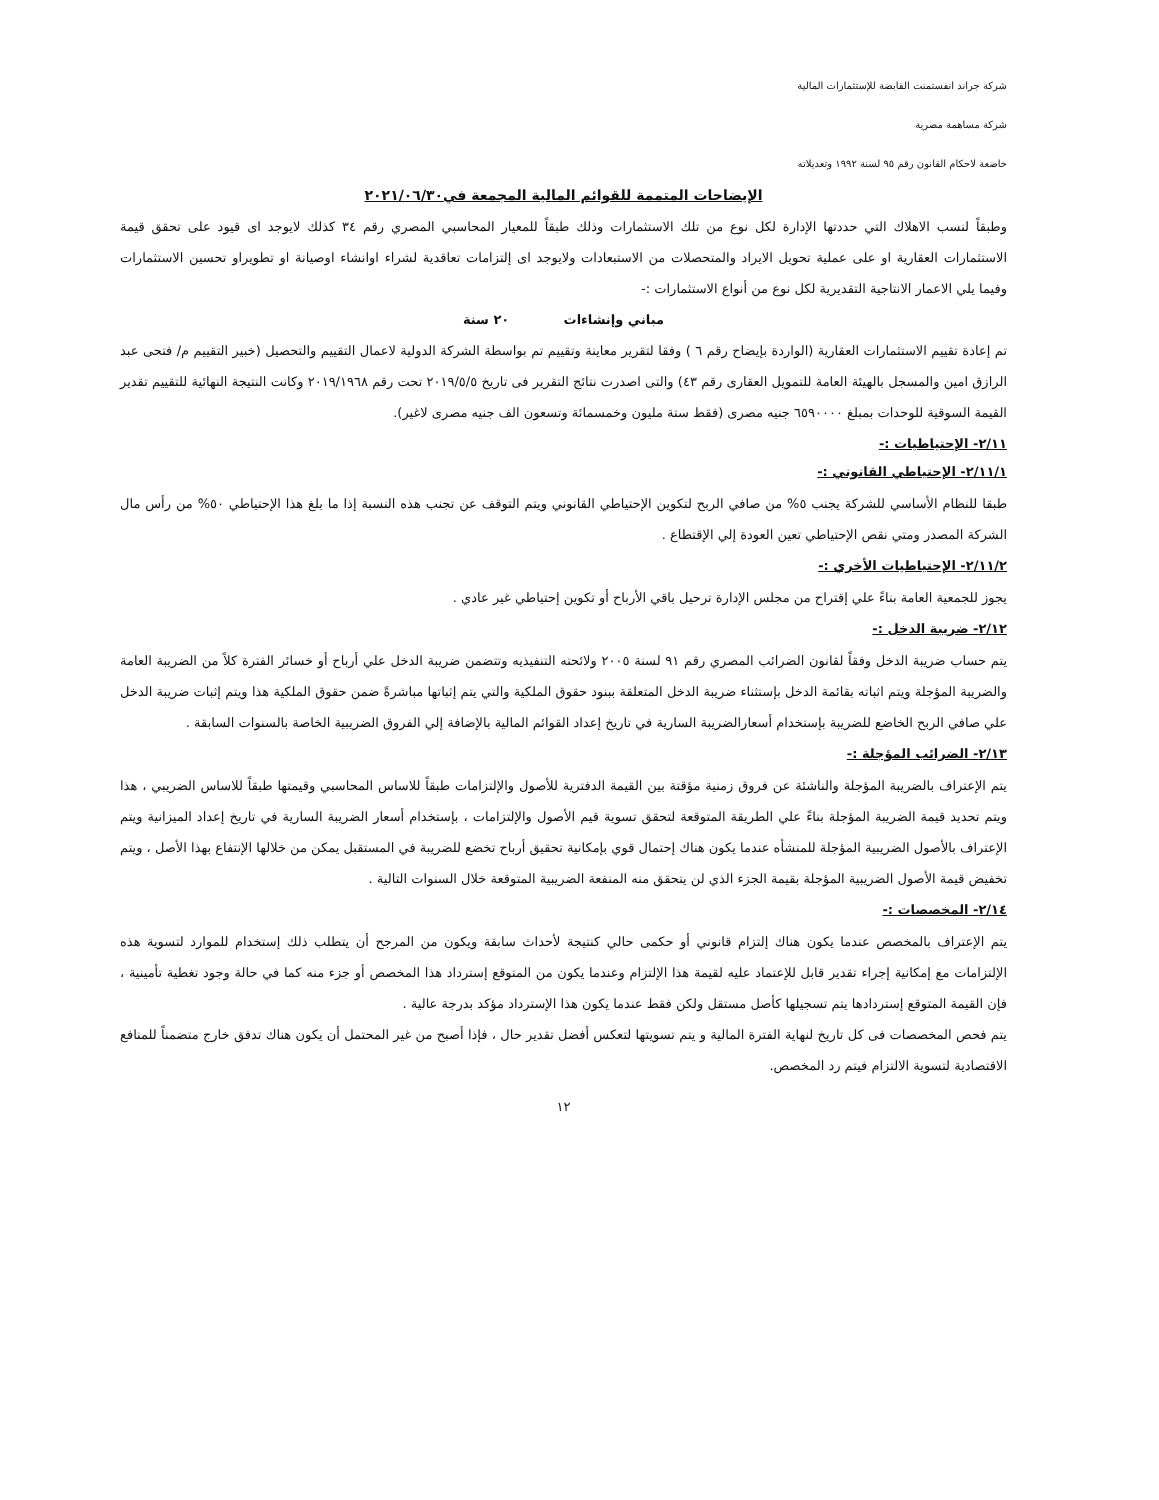شركة جراند انفستمنت القابضة للإستثمارات المالية
شركة مساهمة مصرية
خاضعة لاحكام القانون رقم ٩٥ لسنة ١٩٩٢ وتعديلاته
الإيضاحات المتممة للقوائم المالية المجمعة في٢٠٢١/٠٦/٣٠
وطبقاً لنسب الاهلاك التي حددتها الإدارة لكل نوع من تلك الاستثمارات وذلك طبقاً للمعيار المحاسبي المصري رقم ٣٤ كذلك لايوجد اى قيود على تحقق قيمة الاستثمارات العقارية او على عملية تحويل الايراد والمتحصلات من الاستبعادات ولايوجد اى إلتزامات تعاقدية لشراء اوانشاء اوصيانة او تطويراو تحسين الاستثمارات وفيما يلي الاعمار الانتاجية التقديرية لكل نوع من أنواع الاستثمارات :-
مباني وإنشاءات ٢٠ سنة
تم إعادة تقييم الاستثمارات العقارية (الواردة بإيضاح رقم ٦ ) وفقا لتقرير معاينة وتقييم تم بواسطة الشركة الدولية لاعمال التقييم والتحصيل (خبير التقييم م/ فتحى عبد الرازق امين والمسجل بالهيئة العامة للتمويل العقارى رقم ٤٣) والتى اصدرت نتائج التقرير فى تاريخ ٢٠١٩/٥/٥ تحت رقم ٢٠١٩/١٩٦٨ وكانت النتيجة النهائية للتقييم تقدير القيمة السوقية للوحدات بمبلغ ٦٥٩٠٠٠٠ جنيه مصرى (فقط ستة مليون وخمسمائة وتسعون الف جنيه مصرى لاغير).
٢/١١- الإحتياطيات :-
٢/١١/١- الإحتياطي القانوني :-
طبقا للنظام الأساسي للشركة يجنب ٥% من صافي الربح لتكوين الإحتياطي القانوني ويتم التوقف عن تجنب هذه النسبة إذا ما بلغ هذا الإحتياطي ٥٠% من رأس مال الشركة المصدر ومتي نقص الإحتياطي تعين العودة إلي الإقتطاع .
٢/١١/٢- الإحتياطيات الأخري :-
يجوز للجمعية العامة بناءً علي إقتراح من مجلس الإدارة ترحيل باقي الأرباح أو تكوين إحتياطي غير عادي .
٢/١٢- ضريبة الدخل :-
يتم حساب ضريبة الدخل وفقاً لقانون الضرائب المصري رقم ٩١ لسنة ٢٠٠٥ ولائحته التنفيذيه وتتضمن ضريبة الدخل علي أرباح أو خسائر الفترة كلاً من الضريبة العامة والضريبة المؤجلة ويتم اثباته بقائمة الدخل بإستثناء ضريبة الدخل المتعلقة ببنود حقوق الملكية والتي يتم إثباتها مباشرةً ضمن حقوق الملكية هذا ويتم إثبات ضريبة الدخل علي صافي الربح الخاضع للضريبة بإستخدام أسعارالضريبة السارية في تاريخ إعداد القوائم المالية بالإضافة إلي الفروق الضريبية الخاصة بالسنوات السابقة .
٢/١٣- الضرائب المؤجلة :-
يتم الإعتراف بالضريبة المؤجلة والناشئة عن فروق زمنية مؤقتة بين القيمة الدفترية للأصول والإلتزامات طبقاً للاساس المحاسبي وقيمتها طبقاً للاساس الضريبي ، هذا ويتم تحديد قيمة الضريبة المؤجلة بناءً علي الطريقة المتوقعة لتحقق تسوية قيم الأصول والإلتزامات ، بإستخدام أسعار الضريبة السارية في تاريخ إعداد الميزانية ويتم الإعتراف بالأصول الضريبية المؤجلة للمنشأه عندما يكون هناك إحتمال قوي بإمكانية تحقيق أرباح تخضع للضريبة في المستقبل يمكن من خلالها الإنتفاع بهذا الأصل ، ويتم تخفيض قيمة الأصول الضريبية المؤجلة بقيمة الجزء الذي لن يتحقق منه المنفعة الضريبية المتوقعة خلال السنوات التالية .
٢/١٤- المخصصات :-
يتم الإعتراف بالمخصص عندما يكون هناك إلتزام قانوني أو حكمى حالي كنتيجة لأحداث سابقة ويكون من المرجح أن يتطلب ذلك إستخدام للموارد لتسوية هذه الإلتزامات مع إمكانية إجراء تقدير قابل للإعتماد عليه لقيمة هذا الإلتزام وعندما يكون من المتوقع إسترداد هذا المخصص أو جزء منه كما في حالة وجود تغطية تأمينية ، فإن القيمة المتوقع إستردادها يتم تسجيلها كأصل مستقل ولكن فقط عندما يكون هذا الإسترداد مؤكد بدرجة عالية .
يتم فحص المخصصات فى كل تاريخ لنهاية الفترة المالية و يتم تسويتها لتعكس أفضل تقدير حال ، فإذا أصبح من غير المحتمل أن يكون هناك تدفق خارج متضمناً للمنافع الاقتصادية لتسوية الالتزام فيتم رد المخصص.
١٢